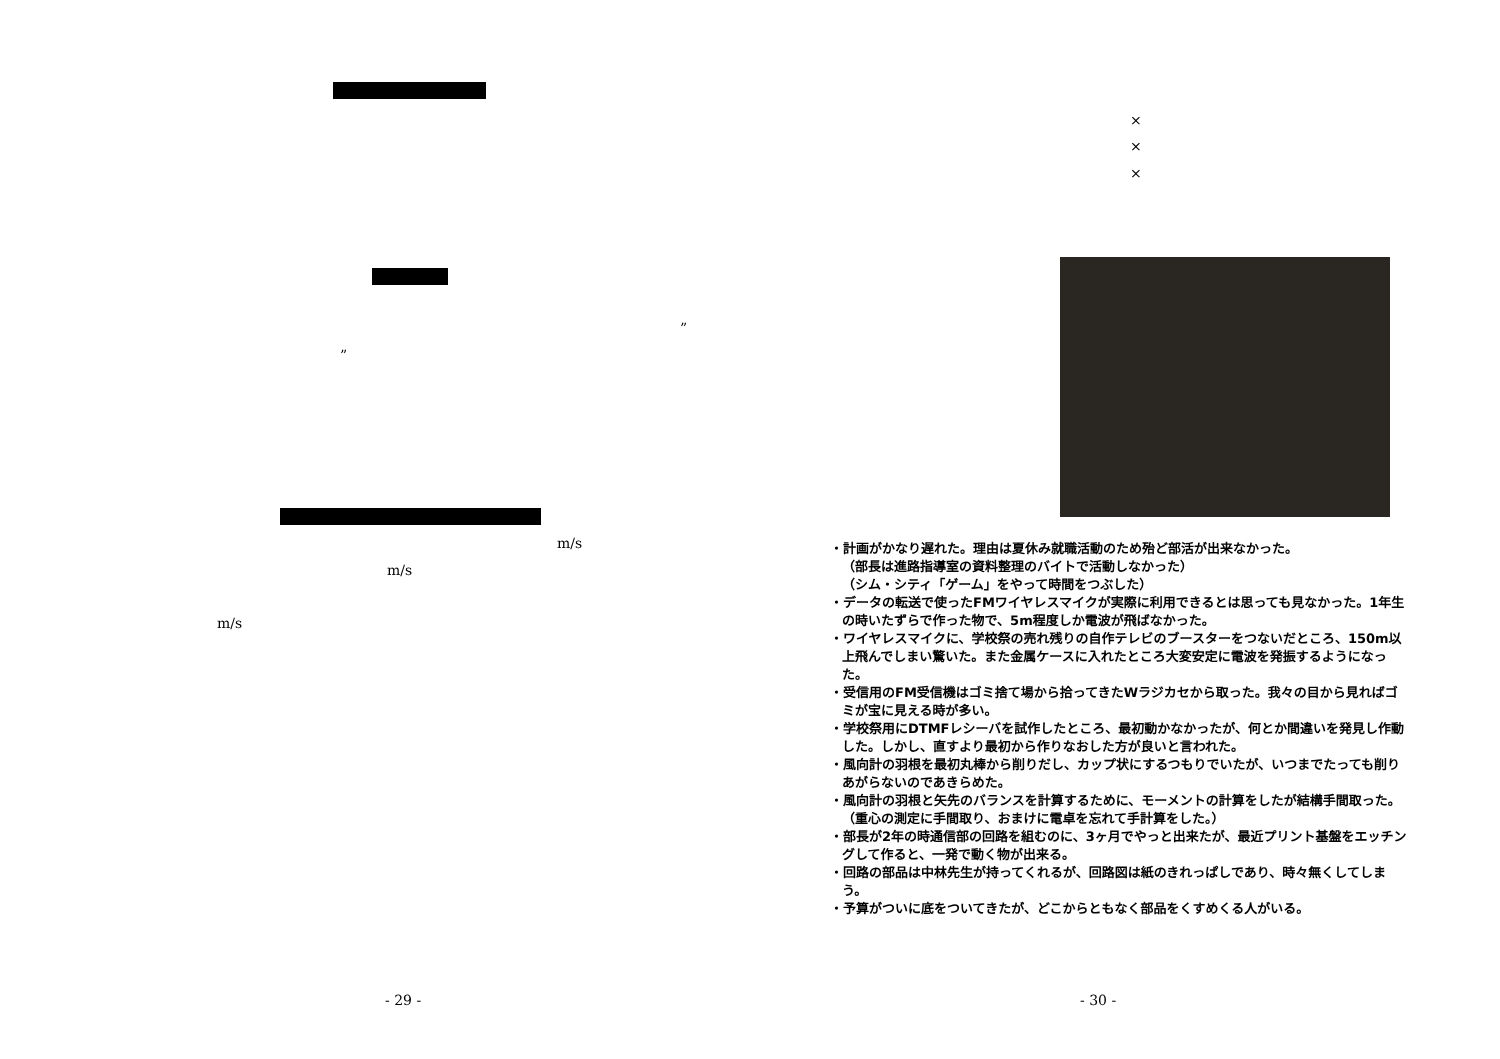”
”
m/s
m/s
m/s
- 29 -
×
×
×
・計画がかなり遅れた。理由は夏休み就職活動のため殆ど部活が出来なかった。
（部長は進路指導室の資料整理のバイトで活動しなかった）
（シム・シティ「ゲーム」をやって時間をつぶした）
・データの転送で使ったFMワイヤレスマイクが実際に利用できるとは思っても見なかった。1年生の時いたずらで作った物で、5m程度しか電波が飛ばなかった。
・ワイヤレスマイクに、学校祭の売れ残りの自作テレビのブースターをつないだところ、150m以上飛んでしまい驚いた。また金属ケースに入れたところ大変安定に電波を発振するようになった。
・受信用のFM受信機はゴミ捨て場から拾ってきたWラジカセから取った。我々の目から見ればゴミが宝に見える時が多い。
・学校祭用にDTMFレシーバを試作したところ、最初動かなかったが、何とか間違いを発見し作動した。しかし、直すより最初から作りなおした方が良いと言われた。
・風向計の羽根を最初丸棒から削りだし、カップ状にするつもりでいたが、いつまでたっても削りあがらないのであきらめた。
・風向計の羽根と矢先のバランスを計算するために、モーメントの計算をしたが結構手間取った。（重心の測定に手間取り、おまけに電卓を忘れて手計算をした。）
・部長が2年の時通信部の回路を組むのに、3ヶ月でやっと出来たが、最近プリント基盤をエッチングして作ると、一発で動く物が出来る。
・回路の部品は中林先生が持ってくれるが、回路図は紙のきれっぱしであり、時々無くしてしまう。
・予算がついに底をついてきたが、どこからともなく部品をくすめくる人がいる。
- 30 -